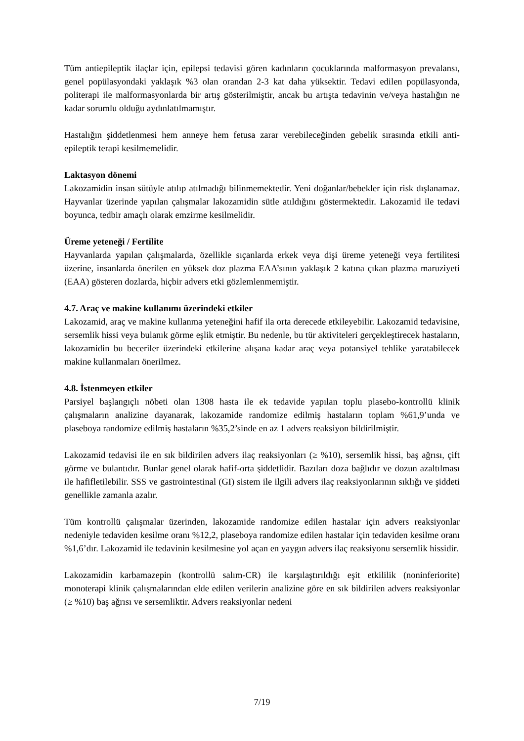Tüm antiepileptik ilaçlar için, epilepsi tedavisi gören kadınların çocuklarında malformasyon prevalansı, genel popülasyondaki yaklaşık %3 olan orandan 2-3 kat daha yüksektir. Tedavi edilen popülasyonda, politerapi ile malformasyonlarda bir artış gösterilmiştir, ancak bu artışta tedavinin ve/veya hastalığın ne kadar sorumlu olduğu aydınlatılmamıştır.
Hastalığın şiddetlenmesi hem anneye hem fetusa zarar verebileceğinden gebelik sırasında etkili anti-epileptik terapi kesilmemelidir.
Laktasyon dönemi
Lakozamidin insan sütüyle atılıp atılmadığı bilinmemektedir. Yeni doğanlar/bebekler için risk dışlanamaz. Hayvanlar üzerinde yapılan çalışmalar lakozamidin sütle atıldığını göstermektedir. Lakozamid ile tedavi boyunca, tedbir amaçlı olarak emzirme kesilmelidir.
Üreme yeteneği / Fertilite
Hayvanlarda yapılan çalışmalarda, özellikle sıçanlarda erkek veya dişi üreme yeteneği veya fertilitesi üzerine, insanlarda önerilen en yüksek doz plazma EAA’sının yaklaşık 2 katına çıkan plazma maruziyeti (EAA) gösteren dozlarda, hiçbir advers etki gözlemlenmemiştir.
4.7. Araç ve makine kullanımı üzerindeki etkiler
Lakozamid, araç ve makine kullanma yeteneğini hafif ila orta derecede etkileyebilir. Lakozamid tedavisine, sersemlik hissi veya bulanık görme eşlik etmiştir. Bu nedenle, bu tür aktiviteleri gerçekleştirecek hastaların, lakozamidin bu beceriler üzerindeki etkilerine alışana kadar araç veya potansiyel tehlike yaratabilecek makine kullanmaları önerilmez.
4.8. İstenmeyen etkiler
Parsiyel başlangıçlı nöbeti olan 1308 hasta ile ek tedavide yapılan toplu plasebo-kontrollü klinik çalışmaların analizine dayanarak, lakozamide randomize edilmiş hastaların toplam %61,9’unda ve plaseboya randomize edilmiş hastaların %35,2’sinde en az 1 advers reaksiyon bildirilmiştir.
Lakozamid tedavisi ile en sık bildirilen advers ilaç reaksiyonları (≥ %10), sersemlik hissi, baş ağrısı, çift görme ve bulantıdır. Bunlar genel olarak hafif-orta şiddetlidir. Bazıları doza bağlıdır ve dozun azaltılması ile hafifletilebilir. SSS ve gastrointestinal (GI) sistem ile ilgili advers ilaç reaksiyonlarının sıklığı ve şiddeti genellikle zamanla azalır.
Tüm kontrollü çalışmalar üzerinden, lakozamide randomize edilen hastalar için advers reaksiyonlar nedeniyle tedaviden kesilme oranı %12,2, plaseboya randomize edilen hastalar için tedaviden kesilme oranı %1,6’dır. Lakozamid ile tedavinin kesilmesine yol açan en yaygın advers ilaç reaksiyonu sersemlik hissidir.
Lakozamidin karbamazepin (kontrollü salım-CR) ile karşılaştırıldığı eşit etkililik (noninferiorite) monoterapi klinik çalışmalarından elde edilen verilerin analizine göre en sık bildirilen advers reaksiyonlar (≥ %10) baş ağrısı ve sersemliktir. Advers reaksiyonlar nedeni
7/19